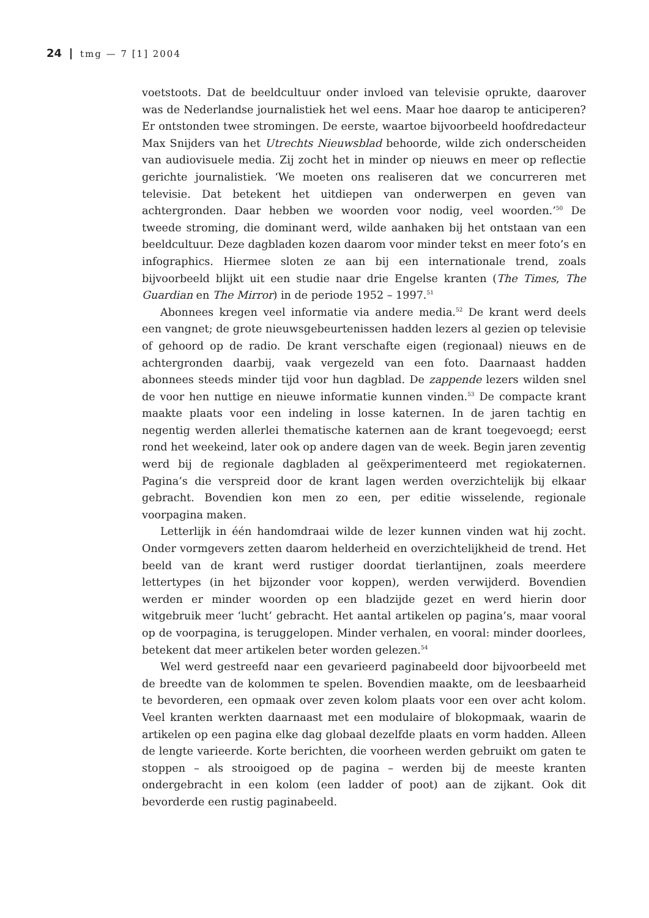24 tmg — 7 [1] 2004
voetstoots. Dat de beeldcultuur onder invloed van televisie oprukte, daarover was de Nederlandse journalistiek het wel eens. Maar hoe daarop te anticiperen? Er ontstonden twee stromingen. De eerste, waartoe bijvoorbeeld hoofdredacteur Max Snijders van het Utrechts Nieuwsblad behoorde, wilde zich onderscheiden van audiovisuele media. Zij zocht het in minder op nieuws en meer op reflectie gerichte journalistiek. ‘We moeten ons realiseren dat we concurreren met televisie. Dat betekent het uitdiepen van onderwerpen en geven van achtergronden. Daar hebben we woorden voor nodig, veel woorden.’<sup>50</sup> De tweede stroming, die dominant werd, wilde aanhaken bij het ontstaan van een beeldcultuur. Deze dagbladen kozen daarom voor minder tekst en meer foto’s en infographics. Hiermee sloten ze aan bij een internationale trend, zoals bijvoorbeeld blijkt uit een studie naar drie Engelse kranten (The Times, The Guardian en The Mirror) in de periode 1952 – 1997.<sup>51</sup>
Abonnees kregen veel informatie via andere media.<sup>52</sup> De krant werd deels een vangnet; de grote nieuwsgebeurtenissen hadden lezers al gezien op televisie of gehoord op de radio. De krant verschafte eigen (regionaal) nieuws en de achtergronden daarbij, vaak vergezeld van een foto. Daarnaast hadden abonnees steeds minder tijd voor hun dagblad. De zappende lezers wilden snel de voor hen nuttige en nieuwe informatie kunnen vinden.<sup>53</sup> De compacte krant maakte plaats voor een indeling in losse katernen. In de jaren tachtig en negentig werden allerlei thematische katernen aan de krant toegevoegd; eerst rond het weekeind, later ook op andere dagen van de week. Begin jaren zeventig werd bij de regionale dagbladen al geëxperimenteerd met regiokaternen. Pagina’s die verspreid door de krant lagen werden overzichtelijk bij elkaar gebracht. Bovendien kon men zo een, per editie wisselende, regionale voorpagina maken.
Letterlijk in één handomdraai wilde de lezer kunnen vinden wat hij zocht. Onder vormgevers zetten daarom helderheid en overzichtelijkheid de trend. Het beeld van de krant werd rustiger doordat tierlantijnen, zoals meerdere lettertypes (in het bijzonder voor koppen), werden verwijderd. Bovendien werden er minder woorden op een bladzijde gezet en werd hierin door witgebruik meer ‘lucht’ gebracht. Het aantal artikelen op pagina’s, maar vooral op de voorpagina, is teruggelopen. Minder verhalen, en vooral: minder doorlees, betekent dat meer artikelen beter worden gelezen.<sup>54</sup>
Wel werd gestreefd naar een gevarieerd paginabeeld door bijvoorbeeld met de breedte van de kolommen te spelen. Bovendien maakte, om de leesbaarheid te bevorderen, een opmaak over zeven kolom plaats voor een over acht kolom. Veel kranten werkten daarnaast met een modulaire of blokopmaak, waarin de artikelen op een pagina elke dag globaal dezelfde plaats en vorm hadden. Alleen de lengte varieerde. Korte berichten, die voorheen werden gebruikt om gaten te stoppen – als strooigoed op de pagina – werden bij de meeste kranten ondergebracht in een kolom (een ladder of poot) aan de zijkant. Ook dit bevorderde een rustig paginabeeld.